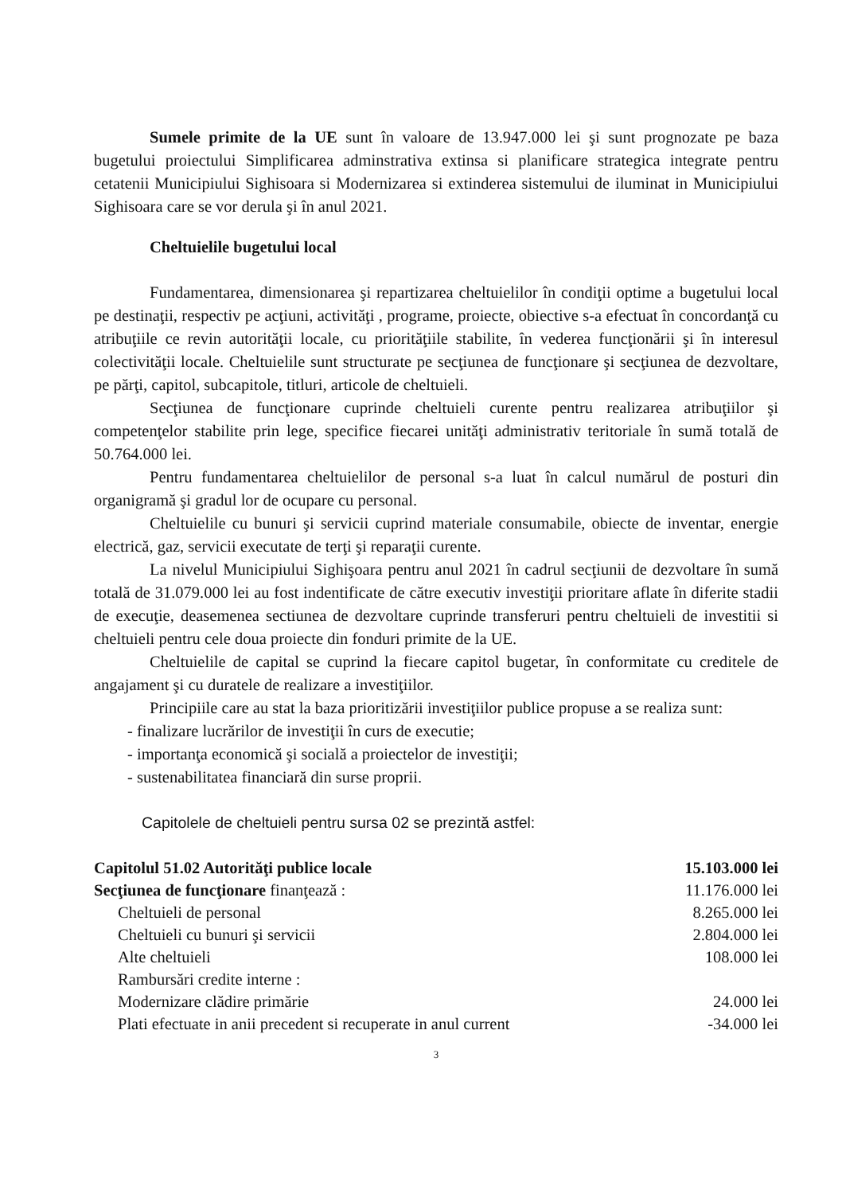Sumele primite de la UE sunt în valoare de 13.947.000 lei şi sunt prognozate pe baza bugetului proiectului Simplificarea adminstrativa extinsa si planificare strategica integrate pentru cetatenii Municipiului Sighisoara si Modernizarea si extinderea sistemului de iluminat in Municipiului Sighisoara care se vor derula şi în anul 2021.
Cheltuielile bugetului local
Fundamentarea, dimensionarea şi repartizarea cheltuielilor în condiţii optime a bugetului local pe destinaţii, respectiv pe acţiuni, activităţi , programe, proiecte, obiective s-a efectuat în concordanţă cu atribuţiile ce revin autorităţii locale, cu priorităţiile stabilite, în vederea funcţionării şi în interesul colectivităţii locale. Cheltuielile sunt structurate pe secţiunea de funcţionare şi secţiunea de dezvoltare, pe părţi, capitol, subcapitole, titluri, articole de cheltuieli.
Secţiunea de funcţionare cuprinde cheltuieli curente pentru realizarea atribuţiilor şi competenţelor stabilite prin lege, specifice fiecarei unităţi administrativ teritoriale în sumă totală de 50.764.000 lei.
Pentru fundamentarea cheltuielilor de personal s-a luat în calcul numărul de posturi din organigramă şi gradul lor de ocupare cu personal.
Cheltuielile cu bunuri şi servicii cuprind materiale consumabile, obiecte de inventar, energie electrică, gaz, servicii executate de terţi şi reparaţii curente.
La nivelul Municipiului Sighişoara pentru anul 2021 în cadrul secţiunii de dezvoltare în sumă totală de 31.079.000 lei au fost indentificate de către executiv investiţii prioritare aflate în diferite stadii de execuţie, deasemenea sectiunea de dezvoltare cuprinde transferuri pentru cheltuieli de investitii si cheltuieli pentru cele doua proiecte din fonduri primite de la UE.
Cheltuielile de capital se cuprind la fiecare capitol bugetar, în conformitate cu creditele de angajament şi cu duratele de realizare a investiţiilor.
Principiile care au stat la baza prioritizării investiţiilor publice propuse a se realiza sunt:
- finalizare lucrărilor de investiţii în curs de executie;
- importanţa economică şi socială a proiectelor de investiţii;
- sustenabilitatea financiară din surse proprii.
Capitolele de cheltuieli pentru sursa 02 se prezintă astfel:
| Capitolul 51.02 Autorităţi publice locale | 15.103.000 lei |
| Secţiunea de funcţionare finanţează : | 11.176.000 lei |
| Cheltuieli de personal | 8.265.000 lei |
| Cheltuieli cu bunuri şi servicii | 2.804.000 lei |
| Alte cheltuieli | 108.000 lei |
| Rambursări credite interne : | |
| Modernizare clădire primărie | 24.000 lei |
| Plati efectuate in anii precedent si recuperate in anul current | -34.000 lei |
3